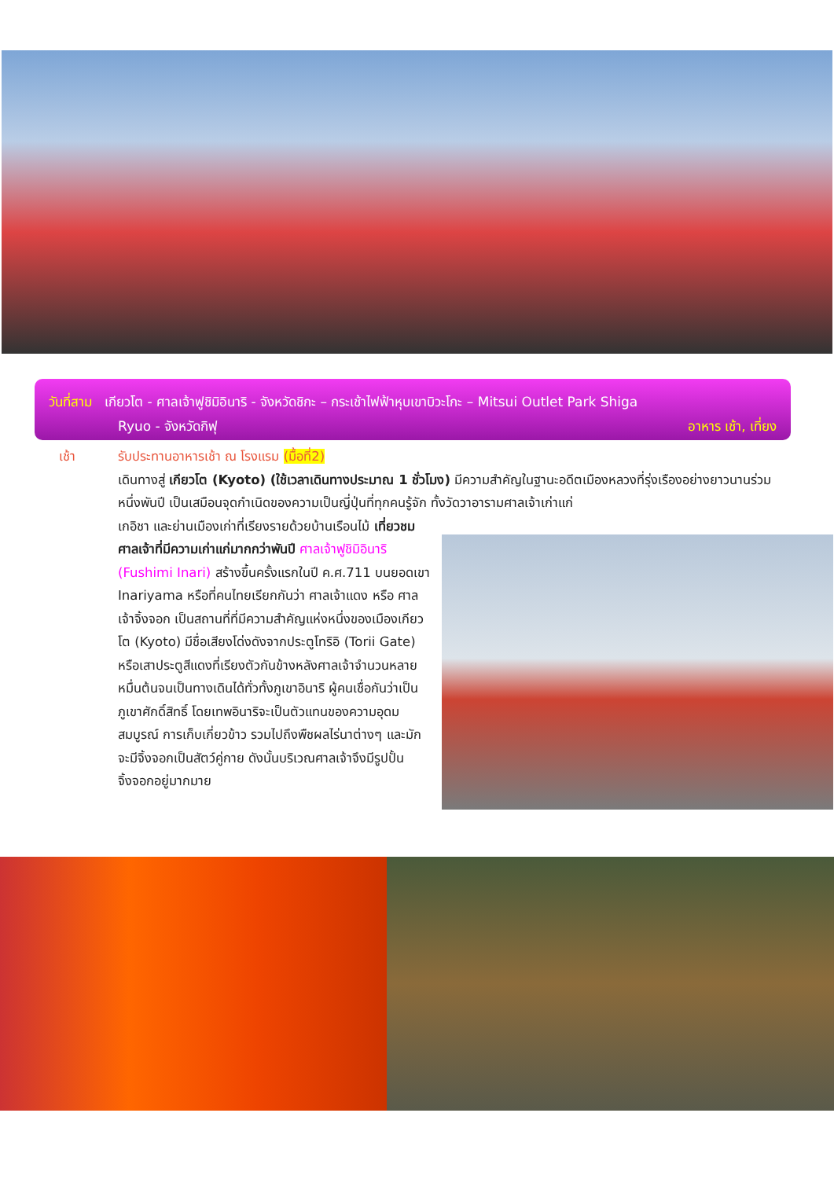วันที่สาม เกียวโต - ศาลเจ้าฟูชิมิอินาริ - จังหวัดชิกะ – กระเช้าไฟฟ้าหุบเขาบิวะโกะ – Mitsui Outlet Park Shiga
Ryuo - จังหวัดกิฟุ อาหาร เช้า, เที่ยง
เช้า รับประทานอาหารเช้า ณ โรงแรม (มื้อที่2)
เดินทางสู่ เกียวโต (Kyoto) (ใช้เวลาเดินทางประมาณ 1 ชั่วโมง) มีความสำคัญในฐานะอดีตเมืองหลวงที่รุ่งเรืองอย่างยาวนานร่วมหนึ่งพันปี เป็นเสมือนจุดกำเนิดของความเป็นญี่ปุ่นที่ทุกคนรู้จัก ทั้งวัดวาอารามศาลเจ้าเก่าแก่
เกอิชา และย่านเมืองเก่าที่เรียงรายด้วยบ้านเรือนไม้ เที่ยวชมศาลเจ้าที่มีความเก่าแก่มากกว่าพันปี ศาลเจ้าฟูชิมิอินาริ (Fushimi Inari) สร้างขึ้นครั้งแรกในปี ค.ศ.711 บนยอดเขา Inariyama หรือที่คนไทยเรียกกันว่า ศาลเจ้าแดง หรือ ศาลเจ้าจิ้งจอก เป็นสถานที่ที่มีความสำคัญแห่งหนึ่งของเมืองเกียวโต (Kyoto) มีชื่อเสียงโด่งดังจากประตูโทริอิ (Torii Gate) หรือเสาประตูสีแดงที่เรียงตัวกันข้างหลังศาลเจ้าจำนวนหลายหมื่นต้นจนเป็นทางเดินได้ทั่วทั้งภูเขาอินาริ ผู้คนเชื่อกันว่าเป็นภูเขาศักดิ์สิทธิ์ โดยเทพอินาริจะเป็นตัวแทนของความอุดมสมบูรณ์ การเก็บเกี่ยวข้าว รวมไปถึงพืชผลไร่นาต่างๆ และมักจะมีจิ้งจอกเป็นสัตว์คู่กาย ดังนั้นบริเวณศาลเจ้าจึงมีรูปปั้นจิ้งจอกอยู่มากมาย